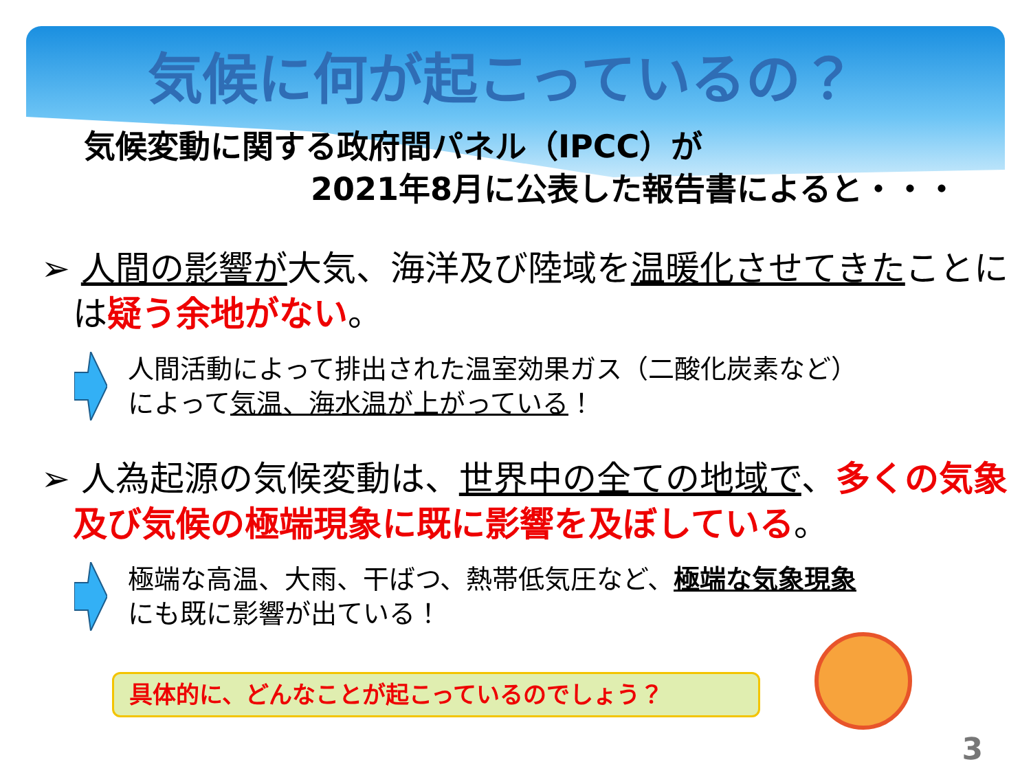気候に何が起こっているの？
気候変動に関する政府間パネル（IPCC）が
2021年8月に公表した報告書によると・・・
➢ 人間の影響が大気、海洋及び陸域を温暖化させてきたことには疑う余地がない。
人間活動によって排出された温室効果ガス（二酸化炭素など）
によって気温、海水温が上がっている！
➢ 人為起源の気候変動は、世界中の全ての地域で、多くの気象及び気候の極端現象に既に影響を及ぼしている。
極端な高温、大雨、干ばつ、熱帯低気圧など、極端な気象現象
にも既に影響が出ている！
具体的に、どんなことが起こっているのでしょう？
3